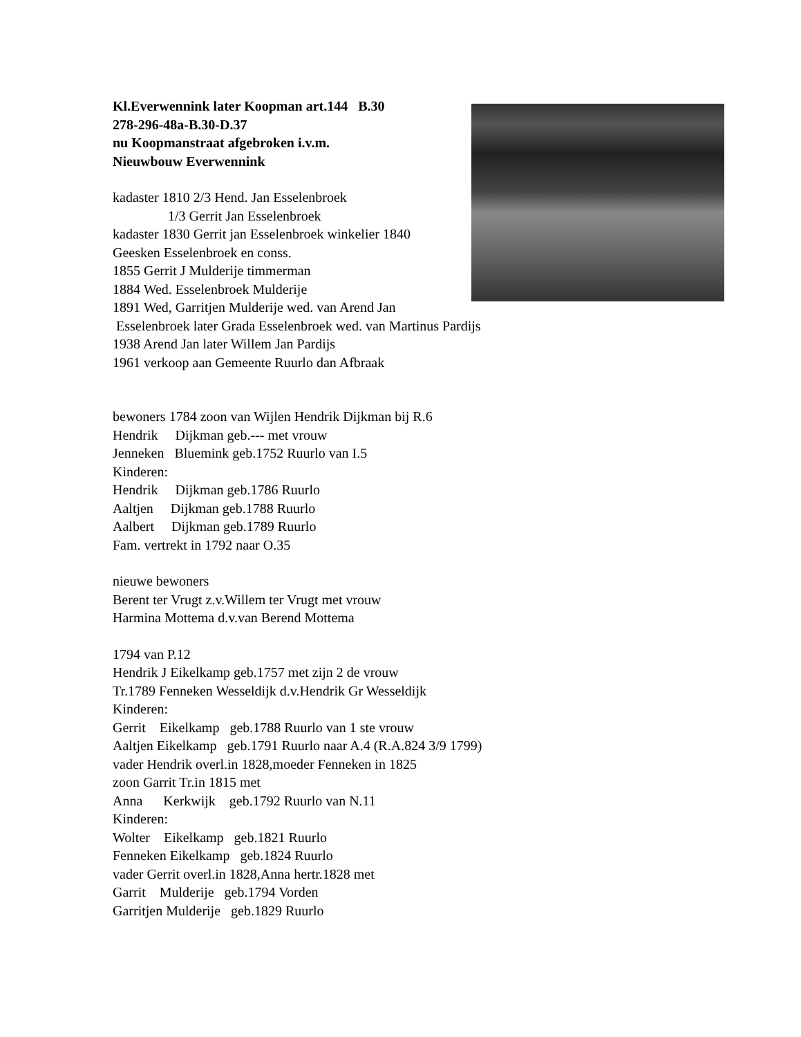Kl.Everwennink later Koopman art.144 B.30
278-296-48a-B.30-D.37
nu Koopmanstraat afgebroken i.v.m.
Nieuwbouw Everwennink
kadaster 1810 2/3 Hend. Jan Esselenbroek
1/3 Gerrit Jan Esselenbroek
kadaster 1830 Gerrit jan Esselenbroek winkelier 1840
Geesken Esselenbroek en conss.
1855 Gerrit J Mulderije timmerman
1884 Wed. Esselenbroek Mulderije
1891 Wed, Garritjen Mulderije wed. van Arend Jan
Esselenbroek later Grada Esselenbroek wed. van Martinus Pardijs
1938 Arend Jan later Willem Jan Pardijs
1961 verkoop aan Gemeente Ruurlo dan Afbraak
bewoners 1784 zoon van Wijlen Hendrik Dijkman bij R.6
Hendrik Dijkman geb.--- met vrouw
Jenneken Bluemink geb.1752 Ruurlo van I.5
Kinderen:
Hendrik Dijkman geb.1786 Ruurlo
Aaltjen Dijkman geb.1788 Ruurlo
Aalbert Dijkman geb.1789 Ruurlo
Fam. vertrekt in 1792 naar O.35
nieuwe bewoners
Berent ter Vrugt z.v.Willem ter Vrugt met vrouw
Harmina Mottema d.v.van Berend Mottema
1794 van P.12
Hendrik J Eikelkamp geb.1757 met zijn 2 de vrouw
Tr.1789 Fenneken Wesseldijk d.v.Hendrik Gr Wesseldijk
Kinderen:
Gerrit Eikelkamp geb.1788 Ruurlo van 1 ste vrouw
Aaltjen Eikelkamp geb.1791 Ruurlo naar A.4 (R.A.824 3/9 1799)
vader Hendrik overl.in 1828,moeder Fenneken in 1825
zoon Garrit Tr.in 1815 met
Anna Kerkwijk geb.1792 Ruurlo van N.11
Kinderen:
Wolter Eikelkamp geb.1821 Ruurlo
Fenneken Eikelkamp geb.1824 Ruurlo
vader Gerrit overl.in 1828,Anna hertr.1828 met
Garrit Mulderije geb.1794 Vorden
Garritjen Mulderije geb.1829 Ruurlo